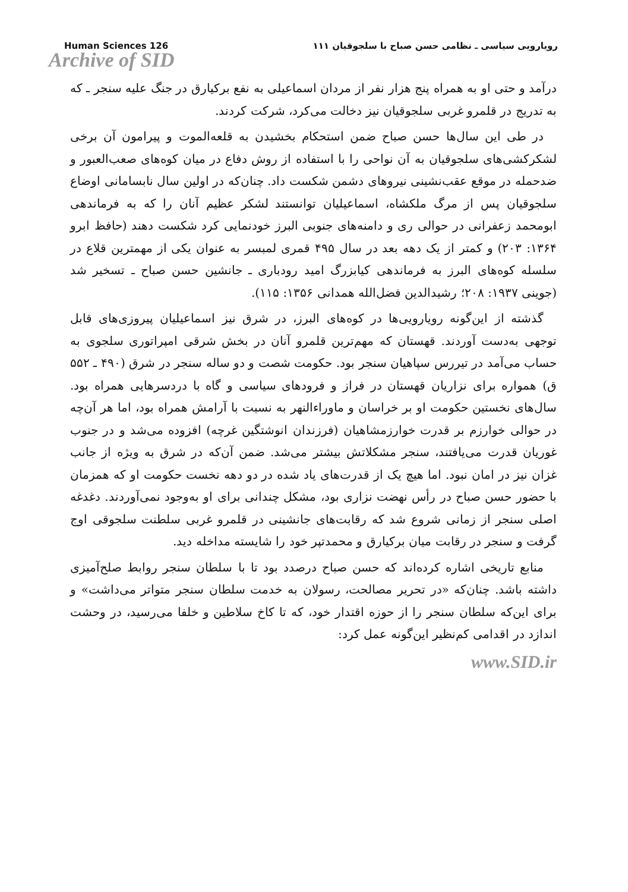Human Sciences 126 رویارویی سیاسی ـ نظامی حسن صباح با سلجوقیان ۱۱۱
Archive of SID
درآمد و حتی او به همراه پنج هزار نفر از مردان اسماعیلی به نفع برکیارق در جنگ علیه سنجر ـ که به تدریج در قلمرو غربی سلجوقیان نیز دخالت می‌کرد، شرکت کردند.
در طی این سال‌ها حسن صباح ضمن استحکام بخشیدن به قلعه‌الموت و پیرامون آن برخی لشکرکشی‌های سلجوقیان به آن نواحی را با استفاده از روش دفاع در میان کوه‌های صعب‌العبور و ضدحمله در موقع عقب‌نشینی نیروهای دشمن شکست داد. چنان‌که در اولین سال نابسامانی اوضاع سلجوقیان پس از مرگ ملکشاه، اسماعیلیان توانستند لشکر عظیم آنان را که به فرماندهی ابومحمد زعفرانی در حوالی ری و دامنه‌های جنوبی البرز خودنمایی کرد شکست دهند (حافظ ابرو ۱۳۶۴: ۲۰۳) و کمتر از یک دهه بعد در سال ۴۹۵ قمری لمبسر به عنوان یکی از مهمترین قلاع در سلسله کوه‌های البرز به فرماندهی کیابزرگ امید رودباری ـ جانشین حسن صباح ـ تسخیر شد (جوینی ۱۹۳۷: ۲۰۸؛ رشیدالدین فضل‌الله همدانی ۱۳۵۶: ۱۱۵).
گذشته از این‌گونه رویارویی‌ها در کوه‌های البرز، در شرق نیز اسماعیلیان پیروزی‌های قابل توجهی به‌دست آوردند. قهستان که مهم‌ترین قلمرو آنان در بخش شرقی امپراتوری سلجوی به حساب می‌آمد در تیررس سپاهیان سنجر بود. حکومت شصت و دو ساله سنجر در شرق (۴۹۰ ـ ۵۵۲ ق) همواره برای نزاریان قهستان در فراز و فرودهای سیاسی و گاه با دردسرهایی همراه بود. سال‌های نخستین حکومت او بر خراسان و ماوراءالنهر به نسبت با آرامش همراه بود، اما هر آن‌چه در حوالی خوارزم بر قدرت خوارزمشاهیان (فرزندان انوشتگین غرچه) افزوده می‌شد و در جنوب غوریان قدرت می‌یافتند، سنجر مشکلاتش بیشتر می‌شد. ضمن آن‌که در شرق به ویژه از جانب غزان نیز در امان نبود. اما هیچ یک از قدرت‌های یاد شده در دو دهه نخست حکومت او که همزمان با حضور حسن صباح در رأس نهضت نزاری بود، مشکل چندانی برای او به‌وجود نمی‌آوردند. دغدغه اصلی سنجر از زمانی شروع شد که رقابت‌های جانشینی در قلمرو غربی سلطنت سلجوقی اوج گرفت و سنجر در رقابت میان برکیارق و محمدتپر خود را شایسته مداخله دید.
منابع تاریخی اشاره کرده‌اند که حسن صباح درصدد بود تا با سلطان سنجر روابط صلح‌آمیزی داشته باشد. چنان‌که «در تحریر مصالحت، رسولان به خدمت سلطان سنجر متواتر می‌داشت» و برای این‌که سلطان سنجر را از حوزه اقتدار خود، که تا کاخ سلاطین و خلفا می‌رسید، در وحشت اندازد در اقدامی کم‌نظیر این‌گونه عمل کرد:
www.SID.ir